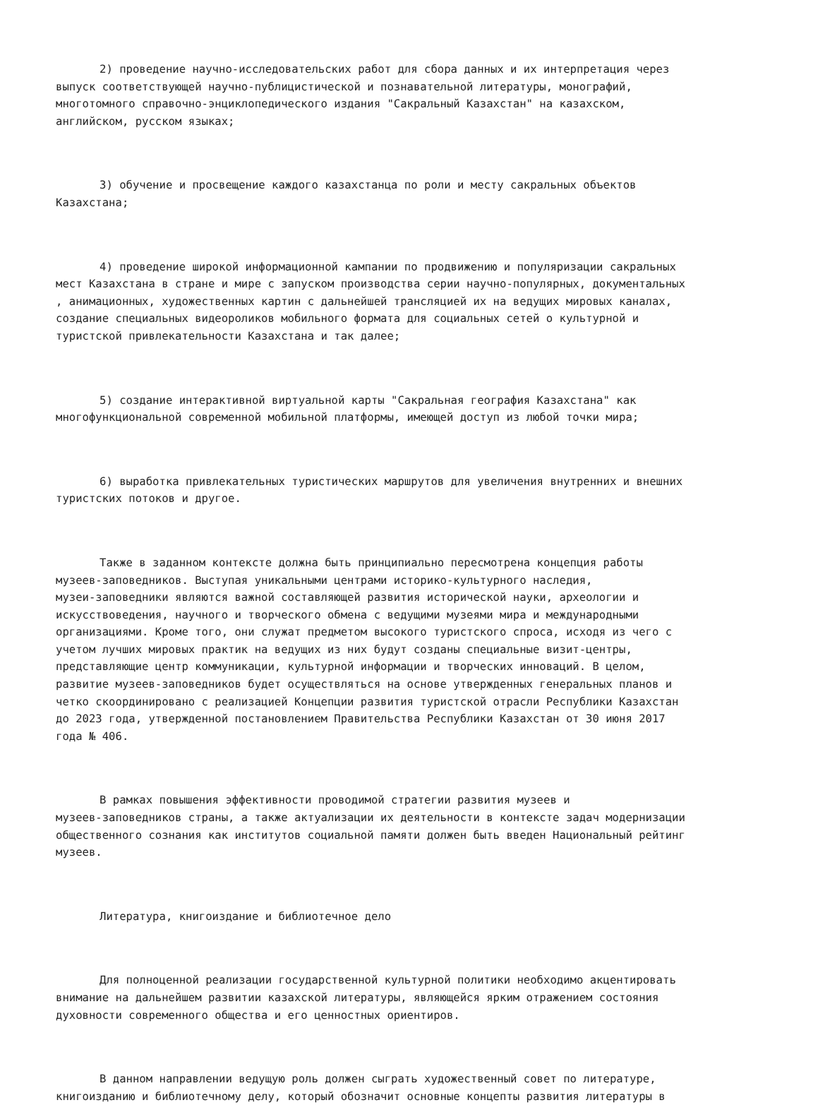2) проведение научно-исследовательских работ для сбора данных и их интерпретация через выпуск соответствующей научно-публицистической и познавательной литературы, монографий, многотомного справочно-энциклопедического издания "Сакральный Казахстан" на казахском, английском, русском языках;
3) обучение и просвещение каждого казахстанца по роли и месту сакральных объектов Казахстана;
4) проведение широкой информационной кампании по продвижению и популяризации сакральных мест Казахстана в стране и мире с запуском производства серии научно-популярных, документальных , анимационных, художественных картин с дальнейшей трансляцией их на ведущих мировых каналах, создание специальных видеороликов мобильного формата для социальных сетей о культурной и туристской привлекательности Казахстана и так далее;
5) создание интерактивной виртуальной карты "Сакральная география Казахстана" как многофункциональной современной мобильной платформы, имеющей доступ из любой точки мира;
6) выработка привлекательных туристических маршрутов для увеличения внутренних и внешних туристских потоков и другое.
Также в заданном контексте должна быть принципиально пересмотрена концепция работы музеев-заповедников. Выступая уникальными центрами историко-культурного наследия, музеи-заповедники являются важной составляющей развития исторической науки, археологии и искусствоведения, научного и творческого обмена с ведущими музеями мира и международными организациями. Кроме того, они служат предметом высокого туристского спроса, исходя из чего с учетом лучших мировых практик на ведущих из них будут созданы специальные визит-центры, представляющие центр коммуникации, культурной информации и творческих инноваций. В целом, развитие музеев-заповедников будет осуществляться на основе утвержденных генеральных планов и четко скоординировано с реализацией Концепции развития туристской отрасли Республики Казахстан до 2023 года, утвержденной постановлением Правительства Республики Казахстан от 30 июня 2017 года № 406.
В рамках повышения эффективности проводимой стратегии развития музеев и музеев-заповедников страны, а также актуализации их деятельности в контексте задач модернизации общественного сознания как институтов социальной памяти должен быть введен Национальный рейтинг музеев.
Литература, книгоиздание и библиотечное дело
Для полноценной реализации государственной культурной политики необходимо акцентировать внимание на дальнейшем развитии казахской литературы, являющейся ярким отражением состояния духовности современного общества и его ценностных ориентиров.
В данном направлении ведущую роль должен сыграть художественный совет по литературе, книгоизданию и библиотечному делу, который обозначит основные концепты развития литературы в